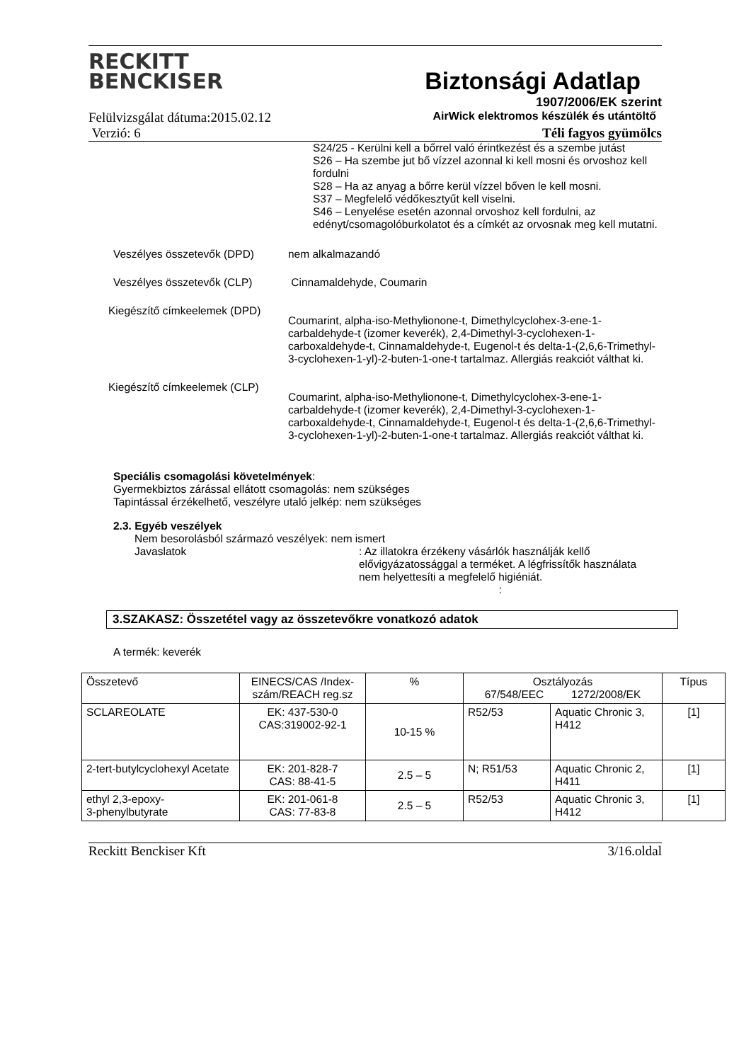RECKITT
BENCKISER
Biztonsági Adatlap
1907/2006/EK szerint
Felülvizsgálat dátuma:2015.02.12 AirWick elektromos készülék és utántöltő
Verzió: 6 Téli fagyos gyümölcs
S24/25 - Kerülni kell a bőrrel való érintkezést és a szembe jutást
S26 – Ha szembe jut bő vízzel azonnal ki kell mosni és orvoshoz kell fordulni
S28 – Ha az anyag a bőrre kerül vízzel bőven le kell mosni.
S37 – Megfelelő védőkesztyűt kell viselni.
S46 – Lenyelése esetén azonnal orvoshoz kell fordulni, az edényt/csomagolóburkolatot és a címkét az orvosnak meg kell mutatni.
Veszélyes összetevők (DPD) nem alkalmazandó
Veszélyes összetevők (CLP) Cinnamaldehyde, Coumarin
Kiegészítő címkeelemek (DPD)
Coumarint, alpha-iso-Methylionone-t, Dimethylcyclohex-3-ene-1-carbaldehyde-t (izomer keverék), 2,4-Dimethyl-3-cyclohexen-1-carboxaldehyde-t, Cinnamaldehyde-t, Eugenol-t és delta-1-(2,6,6-Trimethyl-3-cyclohexen-1-yl)-2-buten-1-one-t tartalmaz. Allergiás reakciót válthat ki.
Kiegészítő címkeelemek (CLP)
Coumarint, alpha-iso-Methylionone-t, Dimethylcyclohex-3-ene-1-carbaldehyde-t (izomer keverék), 2,4-Dimethyl-3-cyclohexen-1-carboxaldehyde-t, Cinnamaldehyde-t, Eugenol-t és delta-1-(2,6,6-Trimethyl-3-cyclohexen-1-yl)-2-buten-1-one-t tartalmaz. Allergiás reakciót válthat ki.
Speciális csomagolási követelmények:
Gyermekbiztos zárással ellátott csomagolás: nem szükséges
Tapintással érzékelhető, veszélyre utaló jelkép: nem szükséges
2.3. Egyéb veszélyek
Nem besorolásból származó veszélyek: nem ismert
Javaslatok : Az illatokra érzékeny vásárlók használják kellő elővigyázatossággal a terméket. A légfrissítők használata nem helyettesíti a megfelelő higiéniát.
:
3.SZAKASZ: Összetétel vagy az összetevőkre vonatkozó adatok
A termék: keverék
| Összetevő | EINECS/CAS /Index-szám/REACH reg.sz | % | Osztályozás 67/548/EEC 1272/2008/EK | | Típus |
| --- | --- | --- | --- | --- | --- |
| SCLAREOLATE | EK: 437-530-0 CAS:319002-92-1 | 10-15 % | R52/53 | Aquatic Chronic 3, H412 | [1] |
| 2-tert-butylcyclohexyl Acetate | EK: 201-828-7 CAS: 88-41-5 | 2.5 – 5 | N; R51/53 | Aquatic Chronic 2, H411 | [1] |
| ethyl 2,3-epoxy- 3-phenylbutyrate | EK: 201-061-8 CAS: 77-83-8 | 2.5 – 5 | R52/53 | Aquatic Chronic 3, H412 | [1] |
Reckitt Benckiser Kft 3/16.oldal